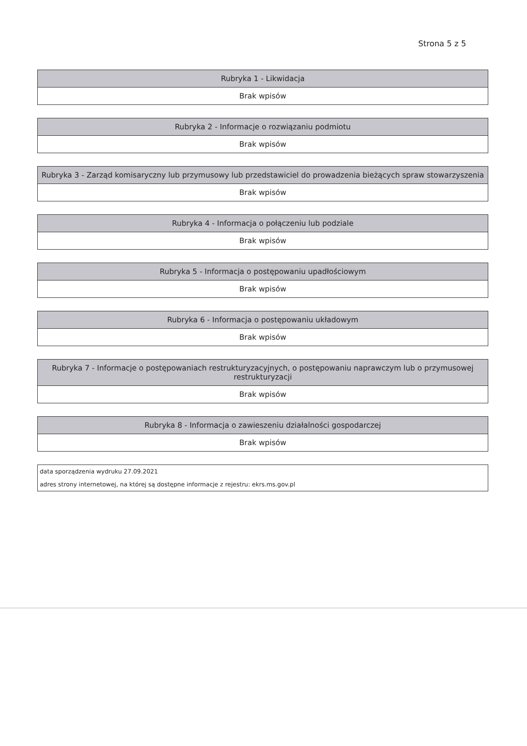Strona 5 z 5
| Rubryka 1 - Likwidacja |
| --- |
| Brak wpisów |
| Rubryka 2 - Informacje o rozwiązaniu podmiotu |
| --- |
| Brak wpisów |
| Rubryka 3 - Zarząd komisaryczny lub przymusowy lub przedstawiciel do prowadzenia bieżących spraw stowarzyszenia |
| --- |
| Brak wpisów |
| Rubryka 4 - Informacja o połączeniu lub podziale |
| --- |
| Brak wpisów |
| Rubryka 5 - Informacja o postępowaniu upadłościowym |
| --- |
| Brak wpisów |
| Rubryka 6 - Informacja o postępowaniu układowym |
| --- |
| Brak wpisów |
| Rubryka 7 - Informacje o postępowaniach restrukturyzacyjnych, o postępowaniu naprawczym lub o przymusowej restrukturyzacji |
| --- |
| Brak wpisów |
| Rubryka 8 - Informacja o zawieszeniu działalności gospodarczej |
| --- |
| Brak wpisów |
| data sporządzenia wydruku 27.09.2021 |
| adres strony internetowej, na której są dostępne informacje z rejestru: ekrs.ms.gov.pl |